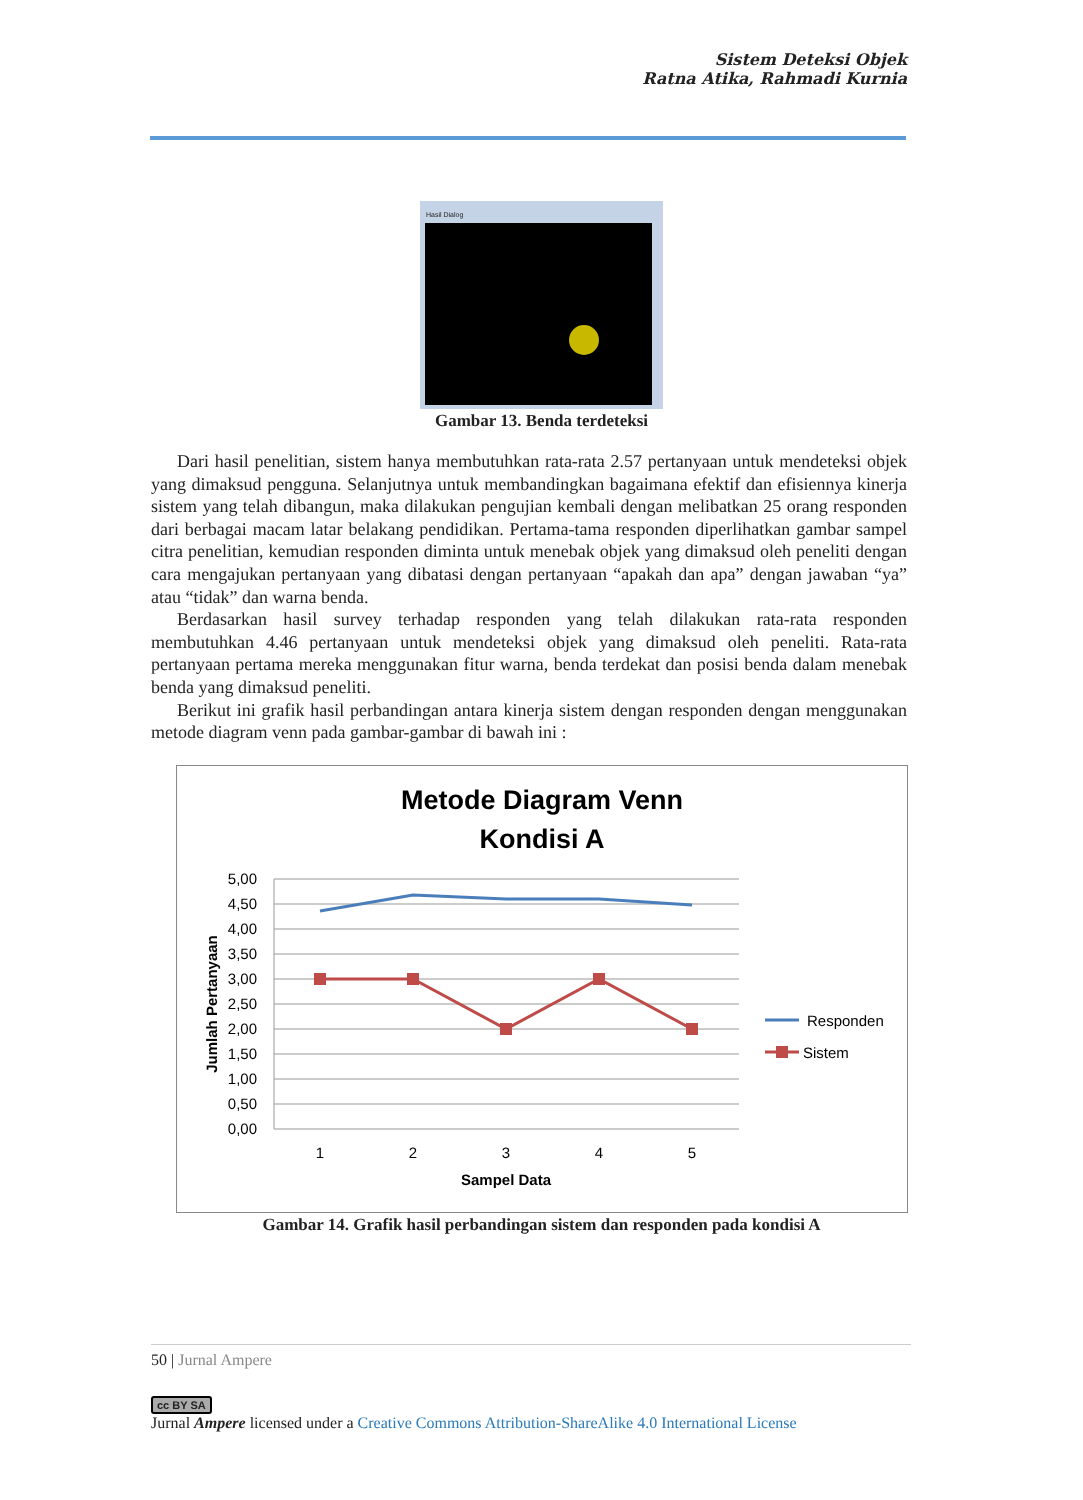Sistem Deteksi Objek
Ratna Atika, Rahmadi Kurnia
Hasil Dialog
Gambar 13. Benda terdeteksi
Dari hasil penelitian, sistem hanya membutuhkan rata-rata 2.57 pertanyaan untuk mendeteksi objek yang dimaksud pengguna. Selanjutnya untuk membandingkan bagaimana efektif dan efisiennya kinerja sistem yang telah dibangun, maka dilakukan pengujian kembali dengan melibatkan 25 orang responden dari berbagai macam latar belakang pendidikan. Pertama-tama responden diperlihatkan gambar sampel citra penelitian, kemudian responden diminta untuk menebak objek yang dimaksud oleh peneliti dengan cara mengajukan pertanyaan yang dibatasi dengan pertanyaan “apakah dan apa” dengan jawaban “ya” atau “tidak” dan warna benda.
Berdasarkan hasil survey terhadap responden yang telah dilakukan rata-rata responden membutuhkan 4.46 pertanyaan untuk mendeteksi objek yang dimaksud oleh peneliti. Rata-rata pertanyaan pertama mereka menggunakan fitur warna, benda terdekat dan posisi benda dalam menebak benda yang dimaksud peneliti.
Berikut ini grafik hasil perbandingan antara kinerja sistem dengan responden dengan menggunakan metode diagram venn pada gambar-gambar di bawah ini :
Metode Diagram Venn
Kondisi A
5,00
4,50
4,00
3,50
3,00
2,50
2,00
1,50
1,00
0,50
0,00
1
2
3
4
5
Sampel Data
Jumlah Pertanyaan
Responden
Sistem
Gambar 14. Grafik hasil perbandingan sistem dan responden pada kondisi A
50 | Jurnal Ampere
cc BY SA
Jurnal Ampere licensed under a Creative Commons Attribution-ShareAlike 4.0 International License